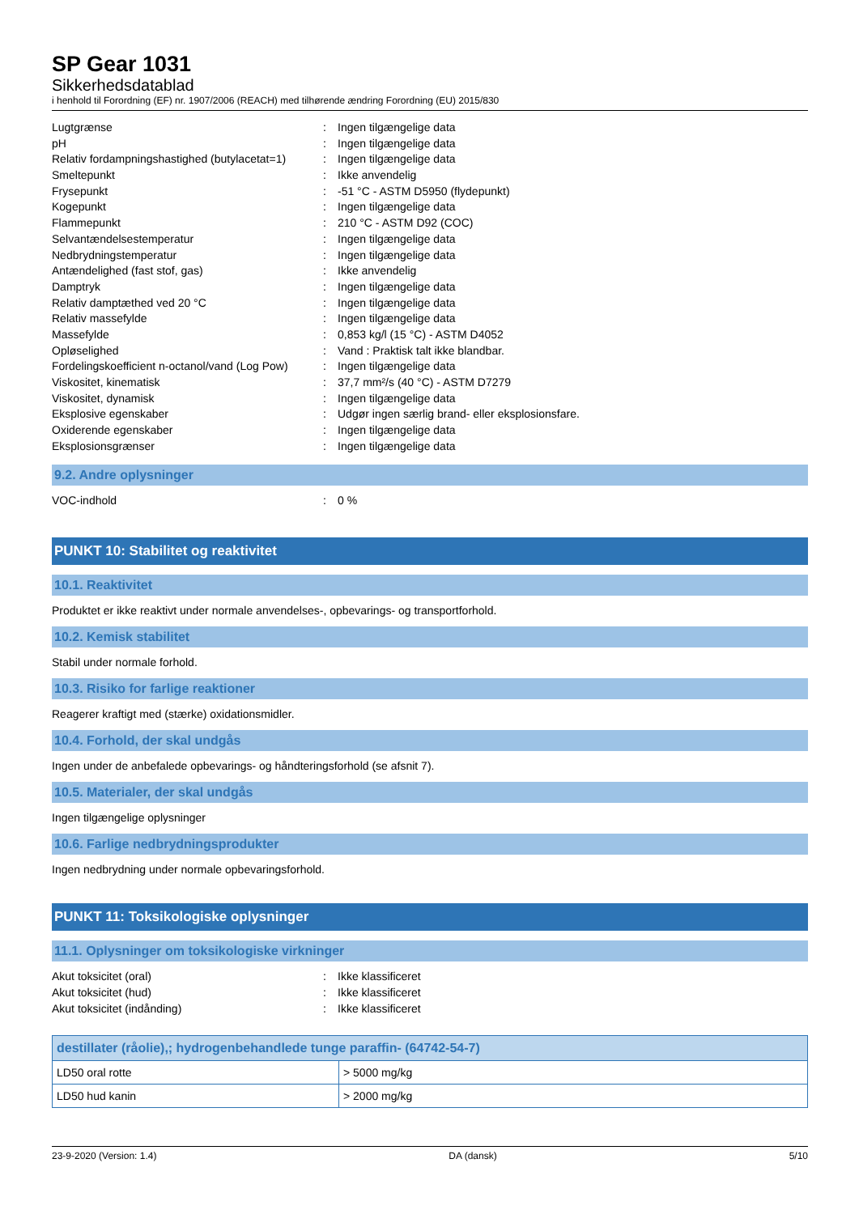SP Gear 1031
Sikkerhedsdatablad
i henhold til Forordning (EF) nr. 1907/2006 (REACH) med tilhørende ændring Forordning (EU) 2015/830
| Lugtgrænse | : | Ingen tilgængelige data |
| pH | : | Ingen tilgængelige data |
| Relativ fordampningshastighed (butylacetat=1) | : | Ingen tilgængelige data |
| Smeltepunkt | : | Ikke anvendelig |
| Frysepunkt | : | -51 °C - ASTM D5950 (flydepunkt) |
| Kogepunkt | : | Ingen tilgængelige data |
| Flammepunkt | : | 210 °C - ASTM D92 (COC) |
| Selvantændelsestemperatur | : | Ingen tilgængelige data |
| Nedbrydningstemperatur | : | Ingen tilgængelige data |
| Antændelighed (fast stof, gas) | : | Ikke anvendelig |
| Damptryk | : | Ingen tilgængelige data |
| Relativ damptæthed ved 20 °C | : | Ingen tilgængelige data |
| Relativ massefylde | : | Ingen tilgængelige data |
| Massefylde | : | 0,853 kg/l (15 °C) - ASTM D4052 |
| Opløselighed | : | Vand : Praktisk talt ikke blandbar. |
| Fordelingskoefficient n-octanol/vand (Log Pow) | : | Ingen tilgængelige data |
| Viskositet, kinematisk | : | 37,7 mm²/s (40 °C) - ASTM D7279 |
| Viskositet, dynamisk | : | Ingen tilgængelige data |
| Eksplosive egenskaber | : | Udgør ingen særlig brand- eller eksplosionsfare. |
| Oxiderende egenskaber | : | Ingen tilgængelige data |
| Eksplosionsgrænser | : | Ingen tilgængelige data |
9.2. Andre oplysninger
| VOC-indhold | : | 0 % |
PUNKT 10: Stabilitet og reaktivitet
10.1. Reaktivitet
Produktet er ikke reaktivt under normale anvendelses-, opbevarings- og transportforhold.
10.2. Kemisk stabilitet
Stabil under normale forhold.
10.3. Risiko for farlige reaktioner
Reagerer kraftigt med (stærke) oxidationsmidler.
10.4. Forhold, der skal undgås
Ingen under de anbefalede opbevarings- og håndteringsforhold (se afsnit 7).
10.5. Materialer, der skal undgås
Ingen tilgængelige oplysninger
10.6. Farlige nedbrydningsprodukter
Ingen nedbrydning under normale opbevaringsforhold.
PUNKT 11: Toksikologiske oplysninger
11.1. Oplysninger om toksikologiske virkninger
| Akut toksicitet (oral) | : | Ikke klassificeret |
| Akut toksicitet (hud) | : | Ikke klassificeret |
| Akut toksicitet (indånding) | : | Ikke klassificeret |
| destillater (råolie),; hydrogenbehandlede tunge paraffin- (64742-54-7) | |
| --- | --- |
| LD50 oral rotte | > 5000 mg/kg |
| LD50 hud kanin | > 2000 mg/kg |
23-9-2020 (Version: 1.4) DA (dansk) 5/10